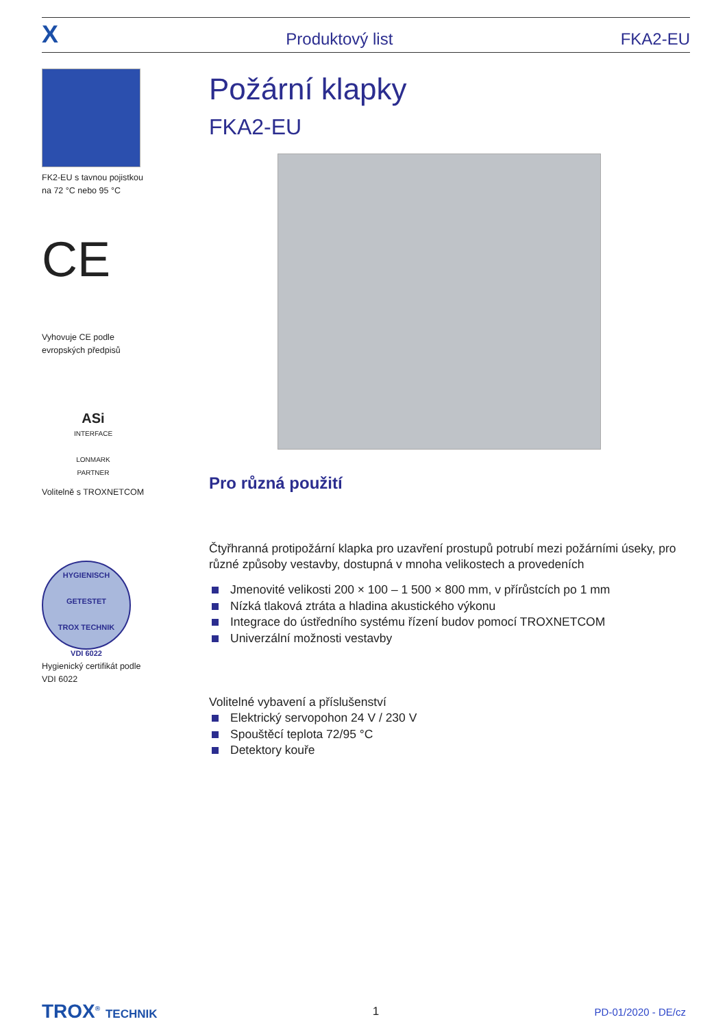X Produktový list FKA2-EU
FK2-EU s tavnou pojistkou
na 72 °C nebo 95 °C
CE
Vyhovuje CE podle
evropských předpisů
ASi INTERFACE
LONMARK PARTNER
Volitelně s TROXNETCOM
HYGIENISCH GETESTET
TROX TECHNIK
VDI 6022
Hygienický certifikát podle
VDI 6022
Požární klapky
FKA2-EU
Pro různá použití
Čtyřhranná protipožární klapka pro uzavření prostupů potrubí mezi požárními úseky, pro různé způsoby vestavby, dostupná v mnoha velikostech a provedeních
Jmenovité velikosti 200 × 100 – 1 500 × 800 mm, v přírůstcích po 1 mm
Nízká tlaková ztráta a hladina akustického výkonu
Integrace do ústředního systému řízení budov pomocí TROXNETCOM
Univerzální možnosti vestavby
Volitelné vybavení a příslušenství
Elektrický servopohon 24 V / 230 V
Spouštěcí teplota 72/95 °C
Detektory kouře
TROX<sup>®</sup> TECHNIK 1 PD-01/2020 - DE/cz